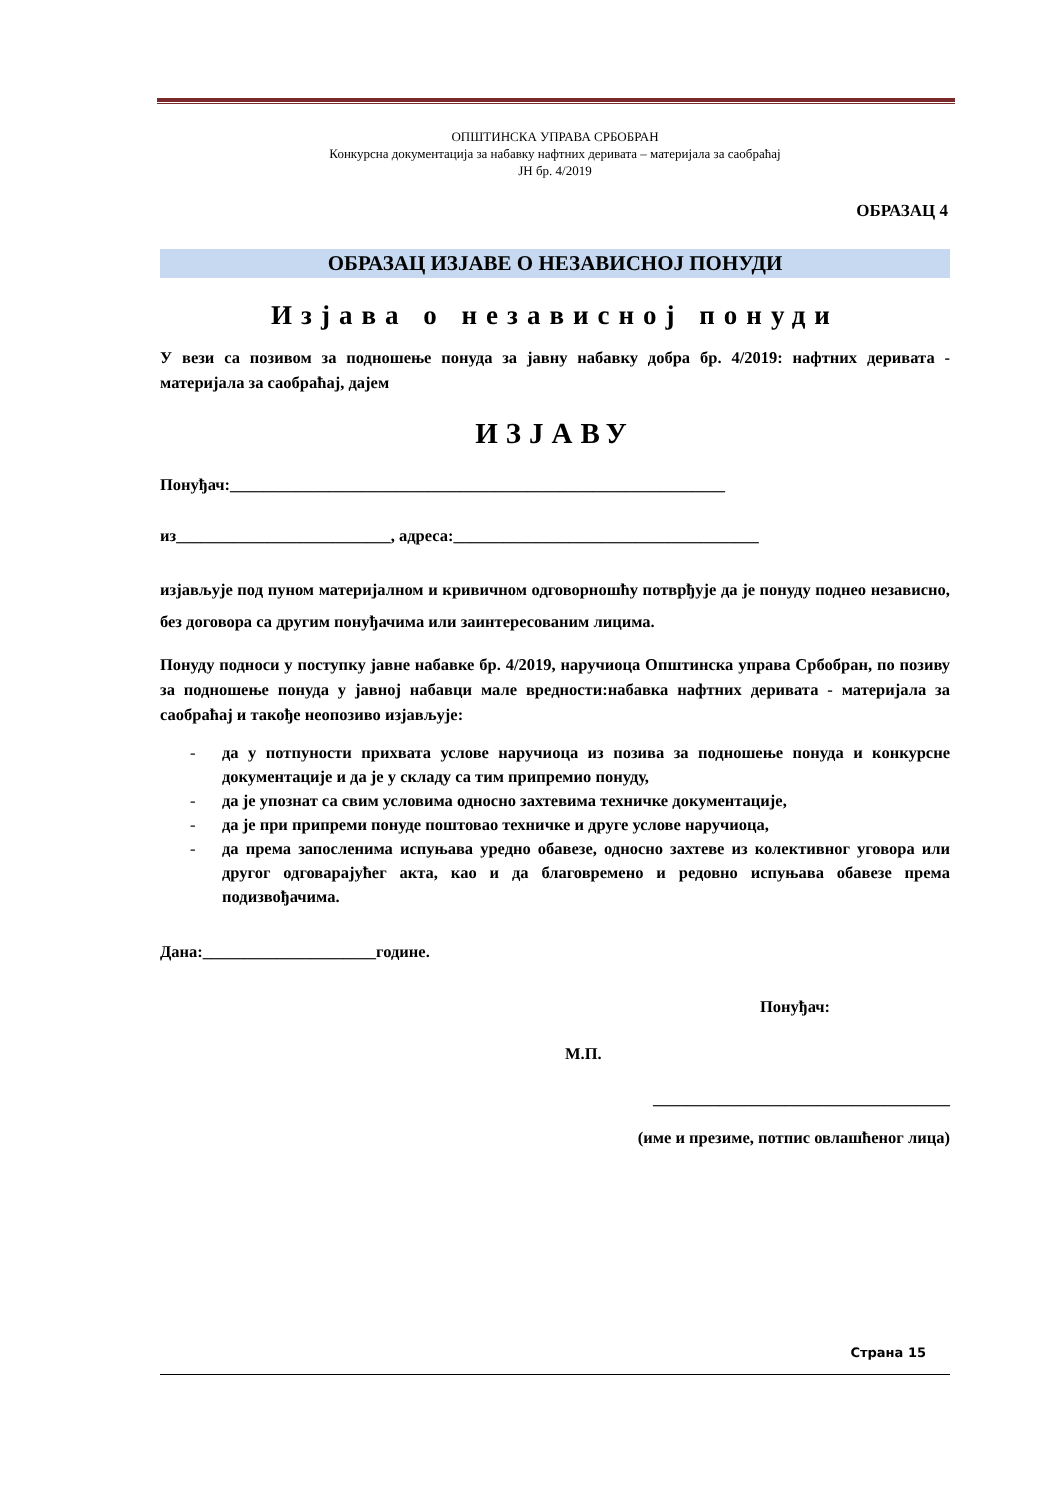ОПШТИНСКА УПРАВА СРБОБРАН
Конкурсна документација за набавку нафтних деривата – материјала за саобраћај
ЈН бр. 4/2019
ОБРАЗАЦ 4
ОБРАЗАЦ ИЗЈАВЕ О НЕЗАВИСНОЈ ПОНУДИ
Изјава о независној понуди
У вези са позивом за подношење понуда за јавну набавку добра бр. 4/2019: нафтних деривата - материјала за саобраћај, дајем
ИЗЈАВУ
Понуђач:____________________________________________________________
из__________________________, адреса:_____________________________________
изјављује под пуном материјалном и кривичном одговорношћу потврђује да је понуду поднео независно, без договора са другим понуђачима или заинтересованим лицима.
Понуду подноси у поступку јавне набавке бр. 4/2019, наручиоца Општинска управа Србобран, по позиву за подношење понуда у јавној набавци мале вредности:набавка нафтних деривата - материјала за саобраћај и такође неопозиво изјављује:
- да у потпуности прихвата услове наручиоца из позива за подношење понуда и конкурсне документације и да је у складу са тим припремио понуду,
- да је упознат са свим условима односно захтевима техничке документације,
- да је при припреми понуде поштовао техничке и друге услове наручиоца,
- да према запосленима испуњава уредно обавезе, односно захтеве из колективног уговора или другог одговарајућег акта, као и да благовремено и редовно испуњава обавезе према подизвођачима.
Дана:_____________________године.
Понуђач:
М.П.
____________________________________
(име и презиме, потпис овлашћеног лица)
Страна 15